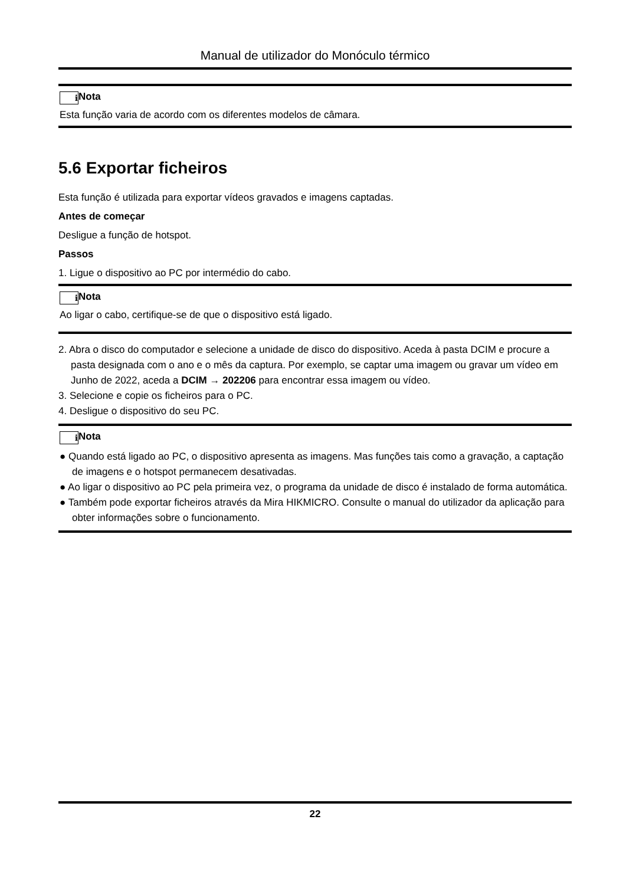Manual de utilizador do Monóculo térmico
i Nota
Esta função varia de acordo com os diferentes modelos de câmara.
5.6 Exportar ficheiros
Esta função é utilizada para exportar vídeos gravados e imagens captadas.
Antes de começar
Desligue a função de hotspot.
Passos
1. Ligue o dispositivo ao PC por intermédio do cabo.
i Nota
Ao ligar o cabo, certifique-se de que o dispositivo está ligado.
2. Abra o disco do computador e selecione a unidade de disco do dispositivo. Aceda à pasta DCIM e procure a pasta designada com o ano e o mês da captura. Por exemplo, se captar uma imagem ou gravar um vídeo em Junho de 2022, aceda a DCIM → 202206 para encontrar essa imagem ou vídeo.
3. Selecione e copie os ficheiros para o PC.
4. Desligue o dispositivo do seu PC.
i Nota
● Quando está ligado ao PC, o dispositivo apresenta as imagens. Mas funções tais como a gravação, a captação de imagens e o hotspot permanecem desativadas.
● Ao ligar o dispositivo ao PC pela primeira vez, o programa da unidade de disco é instalado de forma automática.
● Também pode exportar ficheiros através da Mira HIKMICRO. Consulte o manual do utilizador da aplicação para obter informações sobre o funcionamento.
22